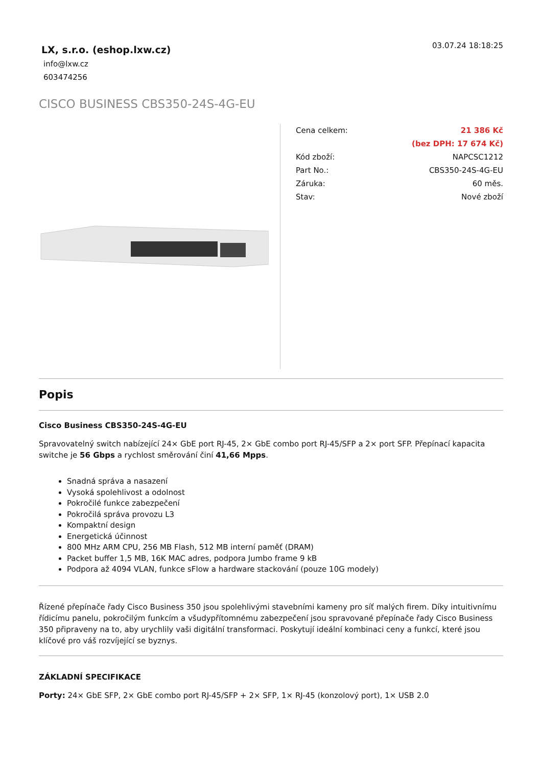LX, s.r.o. (eshop.lxw.cz)
info@lxw.cz
603474256
03.07.24 18:18:25
CISCO BUSINESS CBS350-24S-4G-EU
| Cena celkem: | 21 386 Kč |
| | (bez DPH: 17 674 Kč) |
| Kód zboží: | NAPCSC1212 |
| Part No.: | CBS350-24S-4G-EU |
| Záruka: | 60 měs. |
| Stav: | Nové zboží |
Popis
Cisco Business CBS350-24S-4G-EU
Spravovatelný switch nabízející 24× GbE port RJ-45, 2× GbE combo port RJ-45/SFP a 2× port SFP. Přepínací kapacita switche je 56 Gbps a rychlost směrování činí 41,66 Mpps.
Snadná správa a nasazení
Vysoká spolehlivost a odolnost
Pokročilé funkce zabezpečení
Pokročilá správa provozu L3
Kompaktní design
Energetická účinnost
800 MHz ARM CPU, 256 MB Flash, 512 MB interní paměť (DRAM)
Packet buffer 1,5 MB, 16K MAC adres, podpora Jumbo frame 9 kB
Podpora až 4094 VLAN, funkce sFlow a hardware stackování (pouze 10G modely)
Řízené přepínače řady Cisco Business 350 jsou spolehlivými stavebními kameny pro síť malých firem. Díky intuitivnímu řídicímu panelu, pokročilým funkcím a všudypřítomnému zabezpečení jsou spravované přepínače řady Cisco Business 350 připraveny na to, aby urychlily vaši digitální transformaci. Poskytují ideální kombinaci ceny a funkcí, které jsou klíčové pro váš rozvíjející se byznys.
ZÁKLADNÍ SPECIFIKACE
Porty: 24× GbE SFP, 2× GbE combo port RJ-45/SFP + 2× SFP, 1× RJ-45 (konzolový port), 1× USB 2.0